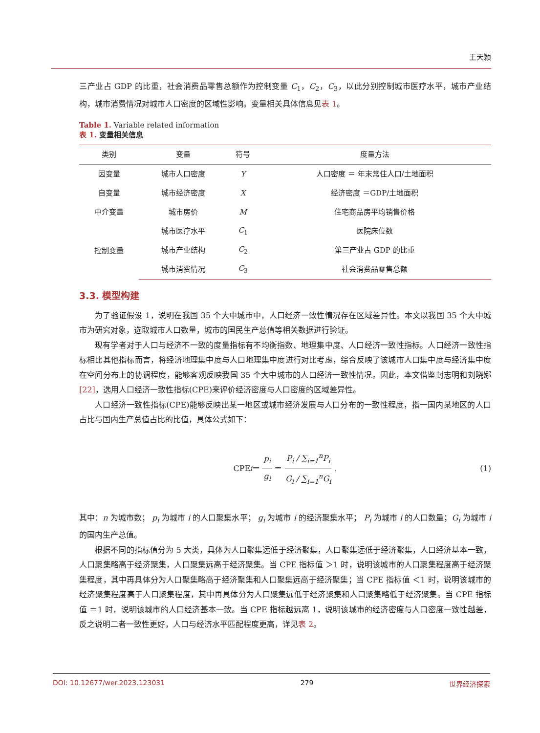王天颖
三产业占 GDP 的比重，社会消费品零售总额作为控制变量 C<sub>1</sub>，C<sub>2</sub>，C<sub>3</sub>，以此分别控制城市医疗水平，城市产业结构，城市消费情况对城市人口密度的区域性影响。变量相关具体信息见表 1。
Table 1. Variable related information
表 1. 变量相关信息
| 类别 | 变量 | 符号 | 度量方法 |
| --- | --- | --- | --- |
| 因变量 | 城市人口密度 | Y | 人口密度 ＝ 年末常住人口/土地面积 |
| 自变量 | 城市经济密度 | X | 经济密度 ＝GDP/土地面积 |
| 中介变量 | 城市房价 | M | 住宅商品房平均销售价格 |
| 控制变量 | 城市医疗水平 | C<sub>1</sub> | 医院床位数 |
| | 城市产业结构 | C<sub>2</sub> | 第三产业占 GDP 的比重 |
| | 城市消费情况 | C<sub>3</sub> | 社会消费品零售总额 |
3.3. 模型构建
为了验证假设 1，说明在我国 35 个大中城市中，人口经济一致性情况存在区域差异性。本文以我国 35 个大中城市为研究对象，选取城市人口数量，城市的国民生产总值等相关数据进行验证。
现有学者对于人口与经济不一致的度量指标有不均衡指数、地理集中度、人口经济一致性指标。人口经济一致性指标相比其他指标而言，将经济地理集中度与人口地理集中度进行对比考虑，综合反映了该城市人口集中度与经济集中度在空间分布上的协调程度，能够客观反映我国 35 个大中城市的人口经济一致性情况。因此，本文借鉴封志明和刘晓娜[22]，选用人口经济一致性指标(CPE)来评价经济密度与人口密度的区域差异性。
人口经济一致性指标(CPE)能够反映出某一地区或城市经济发展与人口分布的一致性程度，指一国内某地区的人口占比与国内生产总值占比的比值，具体公式如下：
CPE<sub>i</sub> ＝ p<sub>i</sub> g<sub>i</sub> ＝ P<sub>i</sub> / ∑<sub>i=1</sub><sup>n</sup>P<sub>i</sub> G<sub>i</sub> / ∑<sub>i=1</sub><sup>n</sup>G<sub>i</sub>. (1)
其中：n 为城市数； p<sub>i</sub> 为城市 i 的人口聚集水平； g<sub>i</sub> 为城市 i 的经济聚集水平； P<sub>i</sub> 为城市 i 的人口数量；G<sub>i</sub> 为城市 i 的国内生产总值。
根据不同的指标值分为 5 大类，具体为人口聚集远低于经济聚集，人口聚集远低于经济聚集，人口经济基本一致，人口聚集略高于经济聚集，人口聚集远高于经济聚集。当 CPE 指标值 ＞1 时，说明该城市的人口聚集程度高于经济聚集程度，其中再具体分为人口聚集略高于经济聚集和人口聚集远高于经济聚集；当 CPE 指标值 ＜1 时，说明该城市的经济聚集程度高于人口聚集程度，其中再具体分为人口聚集远低于经济聚集和人口聚集略低于经济聚集。当 CPE 指标值 ＝1 时，说明该城市的人口经济基本一致。当 CPE 指标越远离 1，说明该城市的经济密度与人口密度一致性越差，反之说明二者一致性更好，人口与经济水平匹配程度更高，详见表 2。
DOI: 10.12677/wer.2023.123031 279 世界经济探索